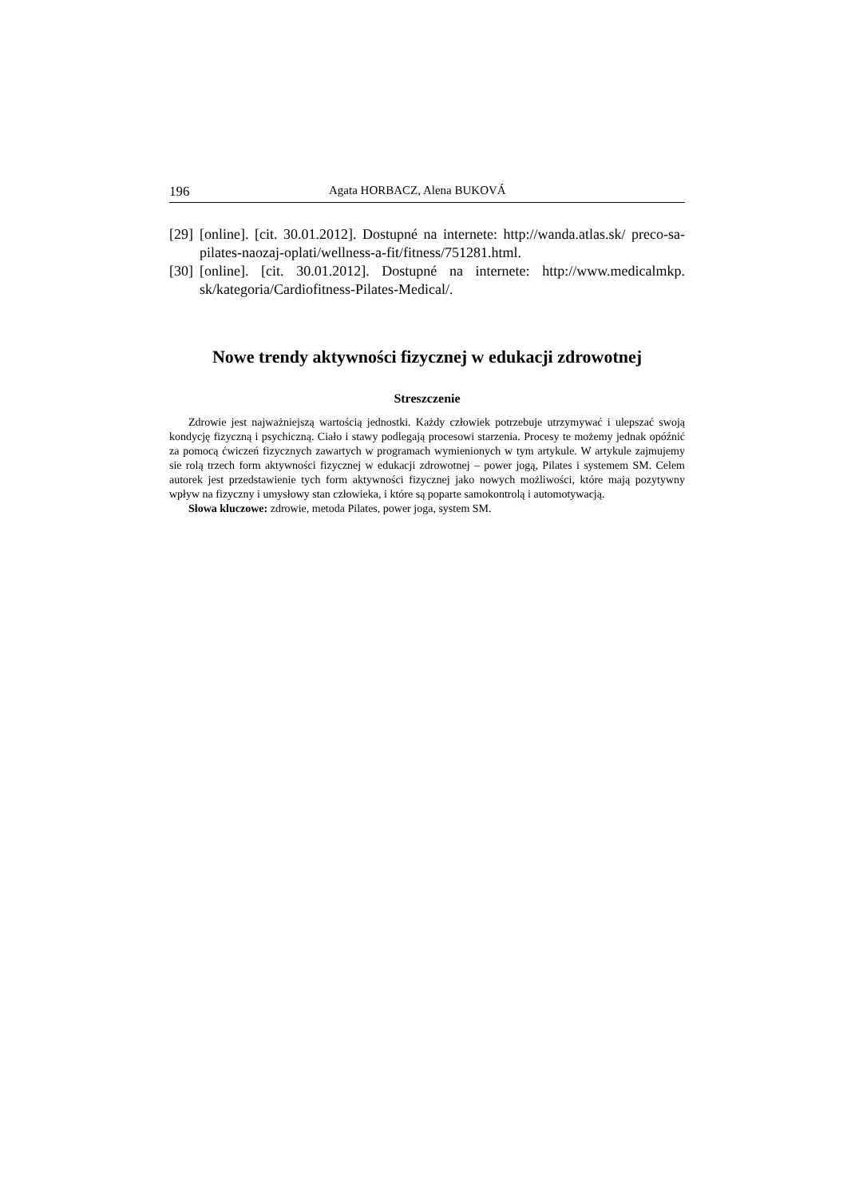196 Agata HORBACZ, Alena BUKOVÁ
[29] [online]. [cit. 30.01.2012]. Dostupné na internete: http://wanda.atlas.sk/ preco-sa-pilates-naozaj-oplati/wellness-a-fit/fitness/751281.html.
[30] [online]. [cit. 30.01.2012]. Dostupné na internete: http://www.medicalmkp. sk/kategoria/Cardiofitness-Pilates-Medical/.
Nowe trendy aktywności fizycznej w edukacji zdrowotnej
Streszczenie
Zdrowie jest najważniejszą wartością jednostki. Każdy człowiek potrzebuje utrzymywać i ulepszać swoją kondycję fizyczną i psychiczną. Ciało i stawy podlegają procesowi starzenia. Procesy te możemy jednak opóźnić za pomocą ćwiczeń fizycznych zawartych w programach wymienionych w tym artykule. W artykule zajmujemy sie rolą trzech form aktywności fizycznej w edukacji zdrowotnej – power jogą, Pilates i systemem SM. Celem autorek jest przedstawienie tych form aktywności fizycznej jako nowych możliwości, które mają pozytywny wpływ na fizyczny i umysłowy stan człowieka, i które są poparte samokontrolą i automotywacją.
Słowa kluczowe: zdrowie, metoda Pilates, power joga, system SM.